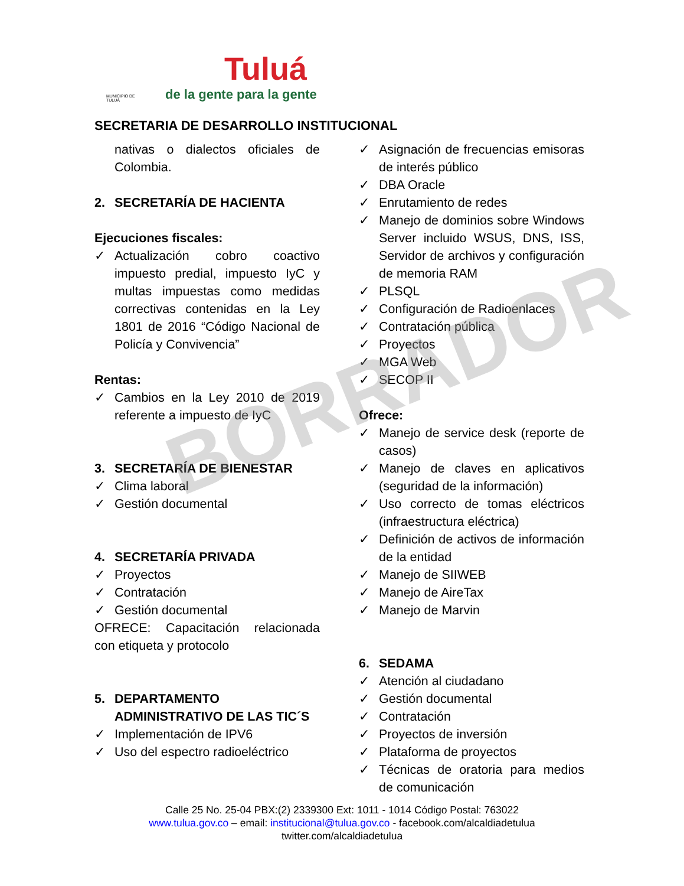MUNICIPIO DE TULUÁ
Tuluá
de la gente para la gente
SECRETARIA DE DESARROLLO INSTITUCIONAL
nativas o dialectos oficiales de Colombia.
2. SECRETARÍA DE HACIENTA
Ejecuciones fiscales:
✓ Actualización cobro coactivo impuesto predial, impuesto IyC y multas impuestas como medidas correctivas contenidas en la Ley 1801 de 2016 “Código Nacional de Policía y Convivencia”
Rentas:
✓ Cambios en la Ley 2010 de 2019 referente a impuesto de IyC
3. SECRETARÍA DE BIENESTAR
✓ Clima laboral
✓ Gestión documental
4. SECRETARÍA PRIVADA
✓ Proyectos
✓ Contratación
✓ Gestión documental
OFRECE: Capacitación relacionada con etiqueta y protocolo
5. DEPARTAMENTO ADMINISTRATIVO DE LAS TIC´S
✓ Implementación de IPV6
✓ Uso del espectro radioeléctrico
✓ Asignación de frecuencias emisoras de interés público
✓ DBA Oracle
✓ Enrutamiento de redes
✓ Manejo de dominios sobre Windows Server incluido WSUS, DNS, ISS, Servidor de archivos y configuración de memoria RAM
✓ PLSQL
✓ Configuración de Radioenlaces
✓ Contratación pública
✓ Proyectos
✓ MGA Web
✓ SECOP II
Ofrece:
✓ Manejo de service desk (reporte de casos)
✓ Manejo de claves en aplicativos (seguridad de la información)
✓ Uso correcto de tomas eléctricos (infraestructura eléctrica)
✓ Definición de activos de información de la entidad
✓ Manejo de SIIWEB
✓ Manejo de AireTax
✓ Manejo de Marvin
6. SEDAMA
✓ Atención al ciudadano
✓ Gestión documental
✓ Contratación
✓ Proyectos de inversión
✓ Plataforma de proyectos
✓ Técnicas de oratoria para medios de comunicación
BORRADOR
Calle 25 No. 25-04 PBX:(2) 2339300 Ext: 1011 - 1014 Código Postal: 763022
www.tulua.gov.co – email: institucional@tulua.gov.co - facebook.com/alcaldiadetulua
twitter.com/alcaldiadetulua